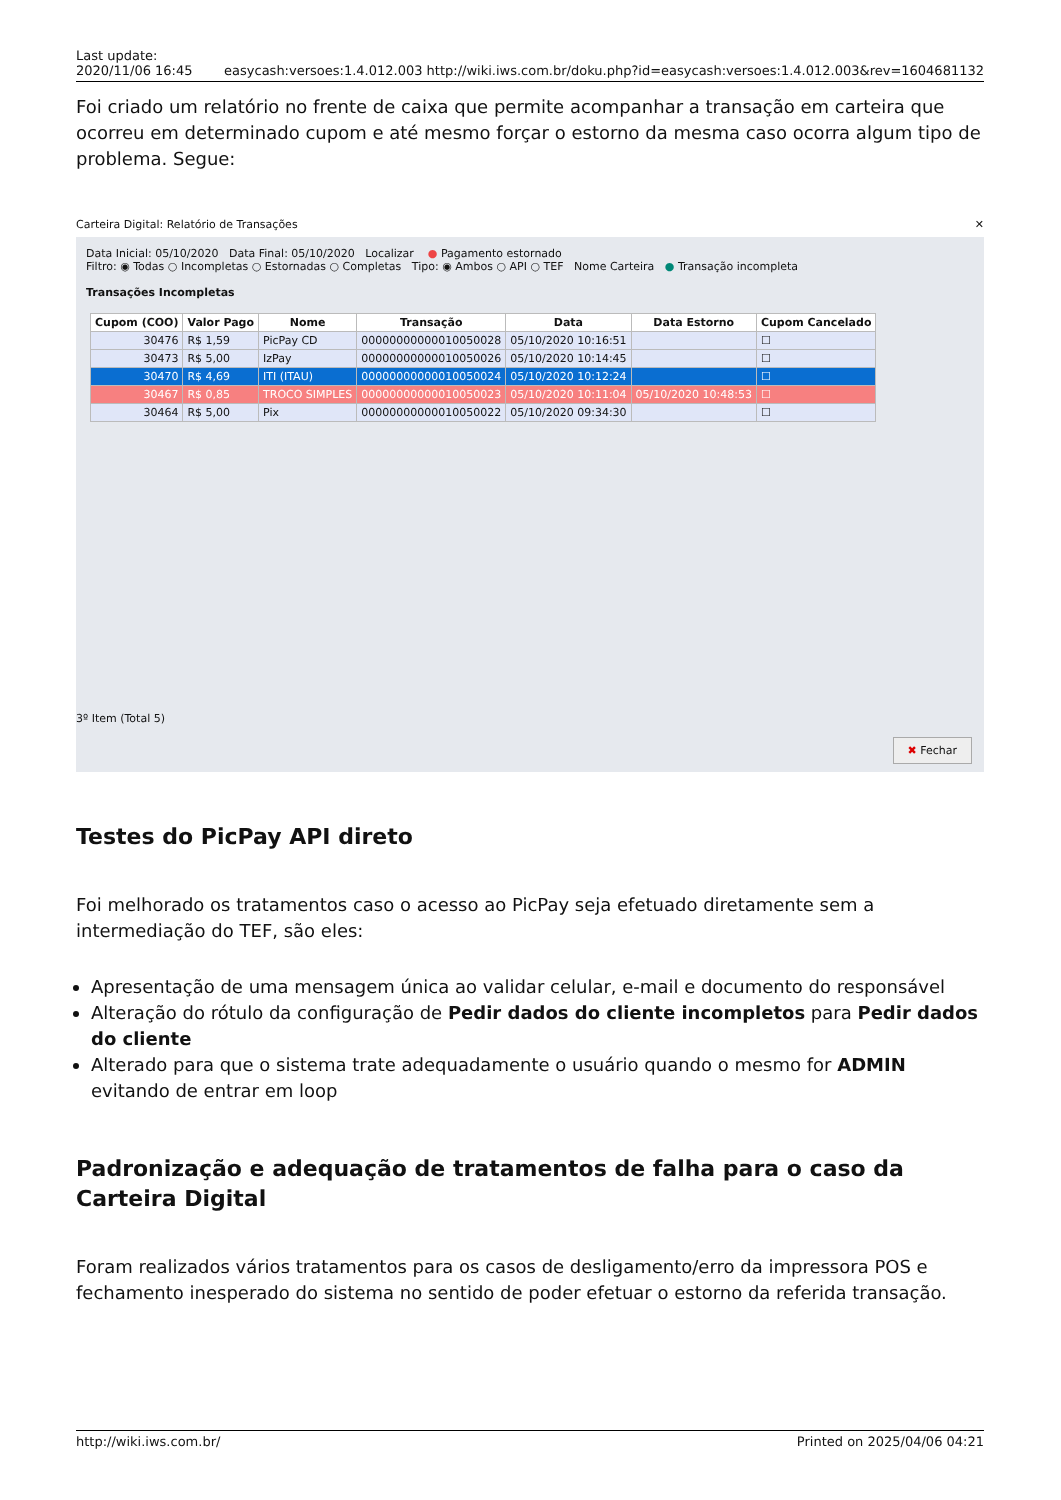Last update:
2020/11/06 16:45 easycash:versoes:1.4.012.003 http://wiki.iws.com.br/doku.php?id=easycash:versoes:1.4.012.003&rev=1604681132
Foi criado um relatório no frente de caixa que permite acompanhar a transação em carteira que ocorreu em determinado cupom e até mesmo forçar o estorno da mesma caso ocorra algum tipo de problema. Segue:
Carteira Digital: Relatório de Transações ✕
Data Inicial: 05/10/2020 Data Final: 05/10/2020 Localizar ● Pagamento estornado
Filtro: ◉ Todas ○ Incompletas ○ Estornadas ○ Completas Tipo: ◉ Ambos ○ API ○ TEF Nome Carteira ● Transação incompleta
Transações Incompletas
| Cupom (COO) | Valor Pago | Nome | Transação | Data | Data Estorno | Cupom Cancelado |
| --- | --- | --- | --- | --- | --- | --- |
| 30476 | R$ 1,59 | PicPay CD | 00000000000010050028 | 05/10/2020 10:16:51 | | ☐ |
| 30473 | R$ 5,00 | IzPay | 00000000000010050026 | 05/10/2020 10:14:45 | | ☐ |
| 30470 | R$ 4,69 | ITI (ITAU) | 00000000000010050024 | 05/10/2020 10:12:24 | | ☐ |
| 30467 | R$ 0,85 | TROCO SIMPLES | 00000000000010050023 | 05/10/2020 10:11:04 | 05/10/2020 10:48:53 | ☐ |
| 30464 | R$ 5,00 | Pix | 00000000000010050022 | 05/10/2020 09:34:30 | | ☐ |
3º Item (Total 5)
✖ Fechar
Testes do PicPay API direto
Foi melhorado os tratamentos caso o acesso ao PicPay seja efetuado diretamente sem a intermediação do TEF, são eles:
Apresentação de uma mensagem única ao validar celular, e-mail e documento do responsável
Alteração do rótulo da configuração de Pedir dados do cliente incompletos para Pedir dados do cliente
Alterado para que o sistema trate adequadamente o usuário quando o mesmo for ADMIN evitando de entrar em loop
Padronização e adequação de tratamentos de falha para o caso da Carteira Digital
Foram realizados vários tratamentos para os casos de desligamento/erro da impressora POS e fechamento inesperado do sistema no sentido de poder efetuar o estorno da referida transação.
http://wiki.iws.com.br/ Printed on 2025/04/06 04:21